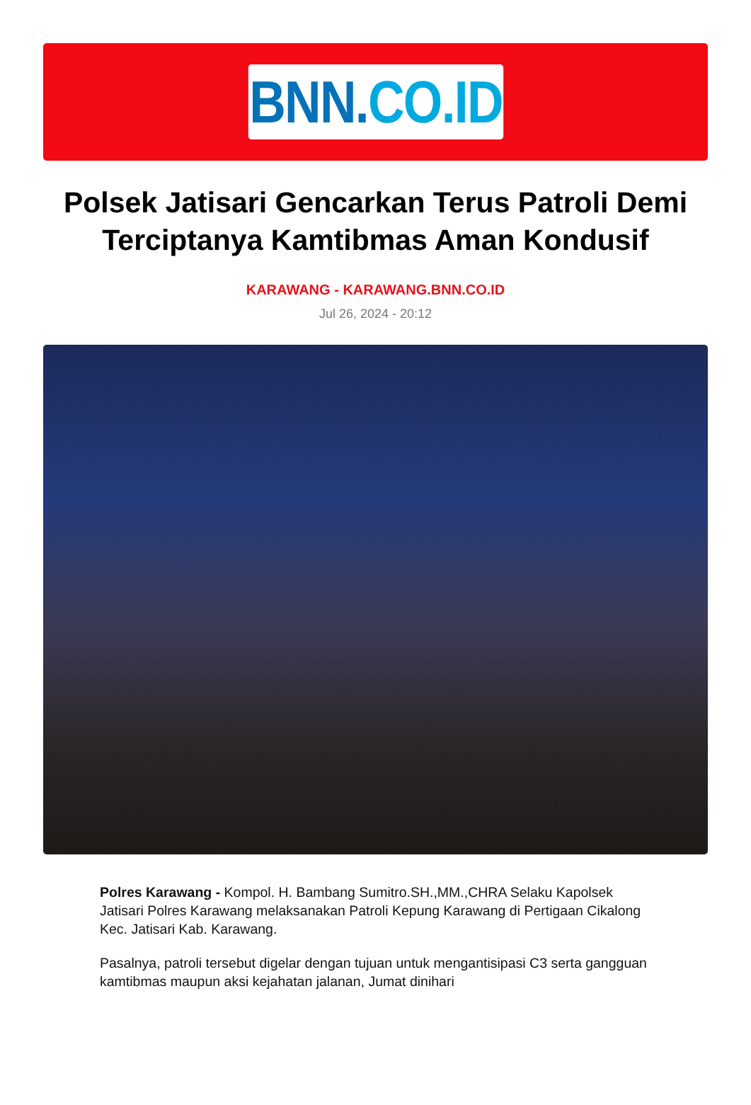BNN. CO.ID
Polsek Jatisari Gencarkan Terus Patroli Demi Terciptanya Kamtibmas Aman Kondusif
KARAWANG - KARAWANG.BNN.CO.ID
Jul 26, 2024 - 20:12
Polres Karawang - Kompol. H. Bambang Sumitro.SH.,MM.,CHRA Selaku Kapolsek Jatisari Polres Karawang melaksanakan Patroli Kepung Karawang di Pertigaan Cikalong Kec. Jatisari Kab. Karawang.
Pasalnya, patroli tersebut digelar dengan tujuan untuk mengantisipasi C3 serta gangguan kamtibmas maupun aksi kejahatan jalanan, Jumat dinihari